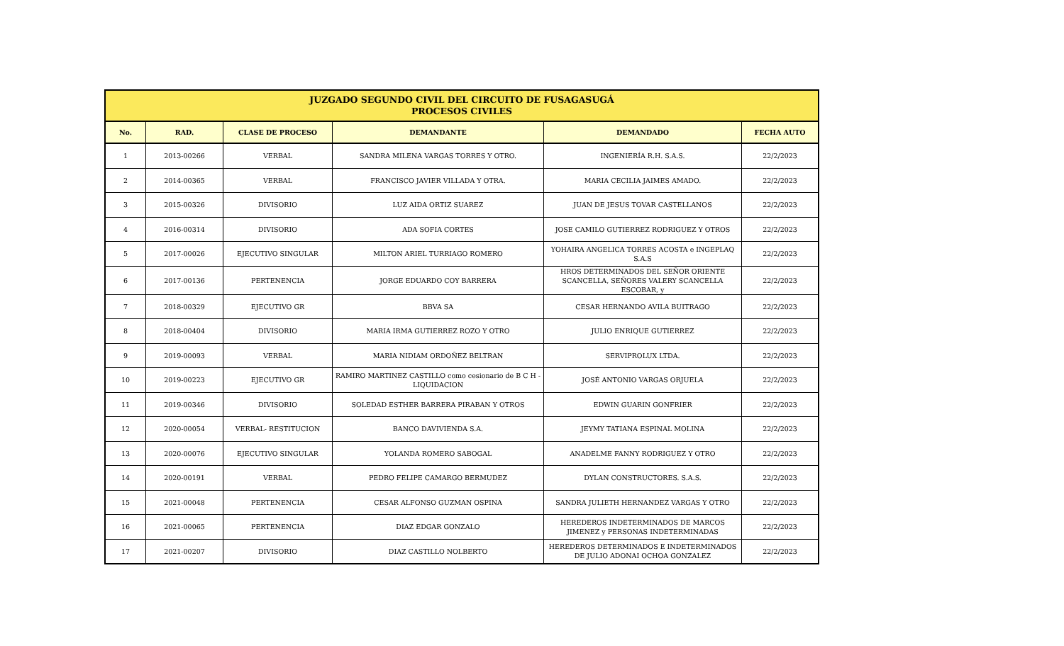| JUZGADO SEGUNDO CIVIL DEL CIRCUITO DE FUSAGASUGÁ PROCESOS CIVILES | | | | | |
| No. | RAD. | CLASE DE PROCESO | DEMANDANTE | DEMANDADO | FECHA AUTO |
| 1 | 2013-00266 | VERBAL | SANDRA MILENA VARGAS TORRES Y OTRO. | INGENIERÍA R.H. S.A.S. | 22/2/2023 |
| 2 | 2014-00365 | VERBAL | FRANCISCO JAVIER VILLADA Y OTRA. | MARIA CECILIA JAIMES AMADO. | 22/2/2023 |
| 3 | 2015-00326 | DIVISORIO | LUZ AIDA ORTIZ SUAREZ | JUAN DE JESUS TOVAR CASTELLANOS | 22/2/2023 |
| 4 | 2016-00314 | DIVISORIO | ADA SOFIA CORTES | JOSE CAMILO GUTIERREZ RODRIGUEZ Y OTROS | 22/2/2023 |
| 5 | 2017-00026 | EJECUTIVO SINGULAR | MILTON ARIEL TURRIAGO ROMERO | YOHAIRA ANGELICA TORRES ACOSTA e INGEPLAQ S.A.S | 22/2/2023 |
| 6 | 2017-00136 | PERTENENCIA | JORGE EDUARDO COY BARRERA | HROS DETERMINADOS DEL SEÑOR ORIENTE SCANCELLA, SEÑORES VALERY SCANCELLA ESCOBAR, y | 22/2/2023 |
| 7 | 2018-00329 | EJECUTIVO GR | BBVA SA | CESAR HERNANDO AVILA BUITRAGO | 22/2/2023 |
| 8 | 2018-00404 | DIVISORIO | MARIA IRMA GUTIERREZ ROZO Y OTRO | JULIO ENRIQUE GUTIERREZ | 22/2/2023 |
| 9 | 2019-00093 | VERBAL | MARIA NIDIAM ORDOÑEZ BELTRAN | SERVIPROLUX LTDA. | 22/2/2023 |
| 10 | 2019-00223 | EJECUTIVO GR | RAMIRO MARTINEZ CASTILLO como cesionario de B C H - LIQUIDACION | JOSÉ ANTONIO VARGAS ORJUELA | 22/2/2023 |
| 11 | 2019-00346 | DIVISORIO | SOLEDAD ESTHER BARRERA PIRABAN Y OTROS | EDWIN GUARIN GONFRIER | 22/2/2023 |
| 12 | 2020-00054 | VERBAL- RESTITUCION | BANCO DAVIVIENDA S.A. | JEYMY TATIANA ESPINAL MOLINA | 22/2/2023 |
| 13 | 2020-00076 | EJECUTIVO SINGULAR | YOLANDA ROMERO SABOGAL | ANADELME FANNY RODRIGUEZ Y OTRO | 22/2/2023 |
| 14 | 2020-00191 | VERBAL | PEDRO FELIPE CAMARGO BERMUDEZ | DYLAN CONSTRUCTORES. S.A.S. | 22/2/2023 |
| 15 | 2021-00048 | PERTENENCIA | CESAR ALFONSO GUZMAN OSPINA | SANDRA JULIETH HERNANDEZ VARGAS Y OTRO | 22/2/2023 |
| 16 | 2021-00065 | PERTENENCIA | DIAZ EDGAR GONZALO | HEREDEROS INDETERMINADOS DE MARCOS JIMENEZ y PERSONAS INDETERMINADAS | 22/2/2023 |
| 17 | 2021-00207 | DIVISORIO | DIAZ CASTILLO NOLBERTO | HEREDEROS DETERMINADOS E INDETERMINADOS DE JULIO ADONAI OCHOA GONZALEZ | 22/2/2023 |